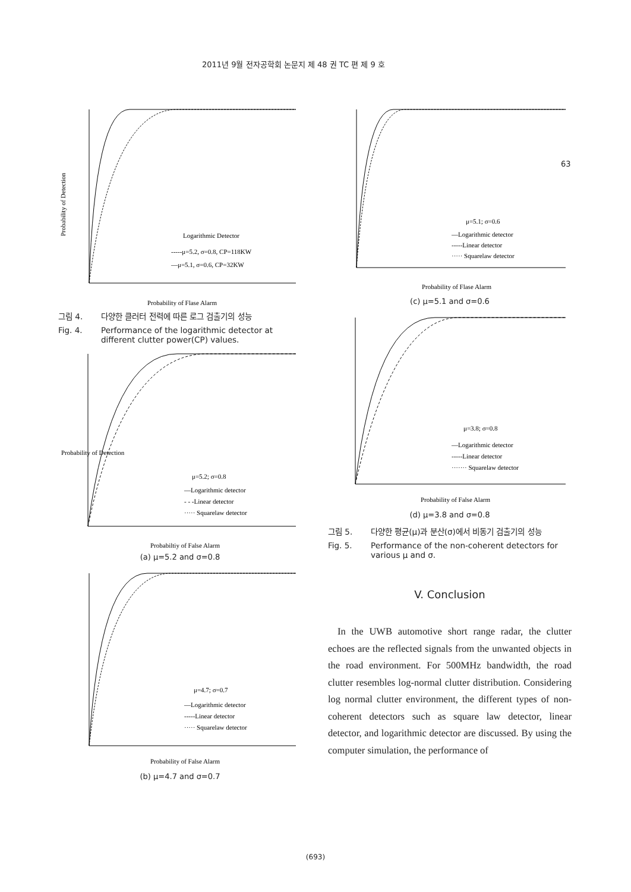2011년 9월 전자공학회 논문지 제 48 권 TC 편 제 9 호
63
Probability of Detection
Logarithmic Detector
-----μ=5.2, σ=0.8, CP=118KW
—μ=5.1, σ=0.6, CP=32KW
Probability of Flase Alarm
그림 4. 다양한 클러터 전력에 따른 로그 검출기의 성능
Fig. 4. Performance of the logarithmic detector at different clutter power(CP) values.
Probability of Detection
μ=5.2; σ=0.8
—Logarithmic detector
- - -Linear detector
····· Squarelaw detector
Probabiltiy of False Alarm
(a) μ=5.2 and σ=0.8
μ=4.7; σ=0.7
—Logarithmic detector
-----Linear detector
····· Squarelaw detector
Probability of False Alarm
(b) μ=4.7 and σ=0.7
μ=5.1; σ=0.6
—Logarithmic detector
-----Linear detector
····· Squarelaw detector
Probability of Flase Alarm
(c) μ=5.1 and σ=0.6
μ=3.8; σ=0.8
—Logarithmic detector
-----Linear detector
······· Squarelaw detector
Probability of False Alarm
(d) μ=3.8 and σ=0.8
그림 5. 다양한 평균(μ)과 분산(σ)에서 비동기 검출기의 성능
Fig. 5. Performance of the non-coherent detectors for various μ and σ.
V. Conclusion
In the UWB automotive short range radar, the clutter echoes are the reflected signals from the unwanted objects in the road environment. For 500MHz bandwidth, the road clutter resembles log-normal clutter distribution. Considering log normal clutter environment, the different types of non-coherent detectors such as square law detector, linear detector, and logarithmic detector are discussed. By using the computer simulation, the performance of
(693)